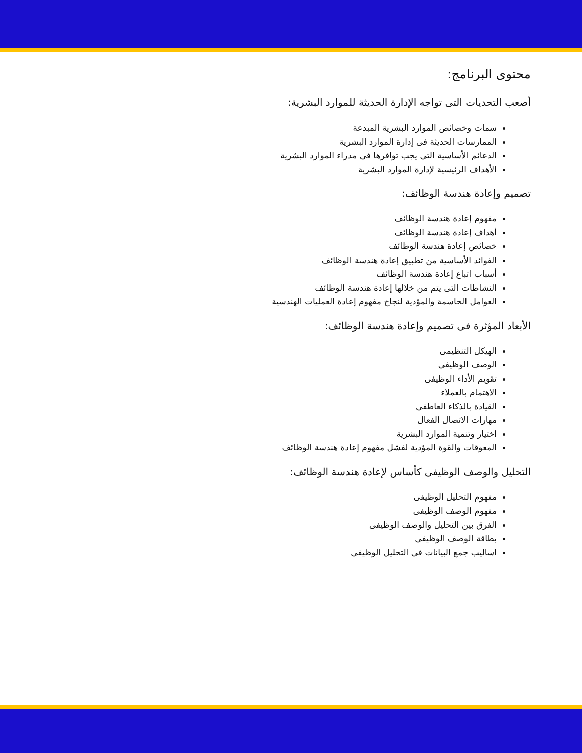محتوى البرنامج:
أصعب التحديات التى تواجه الإدارة الحديثة للموارد البشرية:
سمات وخصائص الموارد البشرية المبدعة
الممارسات الحديثة فى إدارة الموارد البشرية
الدعائم الأساسية التى يجب توافرها فى مدراء الموارد البشرية
الأهداف الرئيسية لإدارة الموارد البشرية
تصميم وإعادة هندسة الوظائف:
مفهوم إعادة هندسة الوظائف
أهداف إعادة هندسة الوظائف
خصائص إعادة هندسة الوظائف
الفوائد الأساسية من تطبيق إعادة هندسة الوظائف
أسباب اتباع إعادة هندسة الوظائف
النشاطات التى يتم من خلالها إعادة هندسة الوظائف
العوامل الحاسمة والمؤدية لنجاح مفهوم إعادة العمليات الهندسية
الأبعاد المؤثرة فى تصميم وإعادة هندسة الوظائف:
الهيكل التنظيمى
الوصف الوظيفى
تقويم الأداء الوظيفى
الاهتمام بالعملاء
القيادة بالذكاء العاطفى
مهارات الاتصال الفعال
اختيار وتنمية الموارد البشرية
المعوقات والقوة المؤدية لفشل مفهوم إعادة هندسة الوظائف
التحليل والوصف الوظيفى كأساس لإعادة هندسة الوظائف:
مفهوم التحليل الوظيفى
مفهوم الوصف الوظيفى
الفرق بين التحليل والوصف الوظيفى
بطاقة الوصف الوظيفى
اساليب جمع البيانات فى التحليل الوظيفى